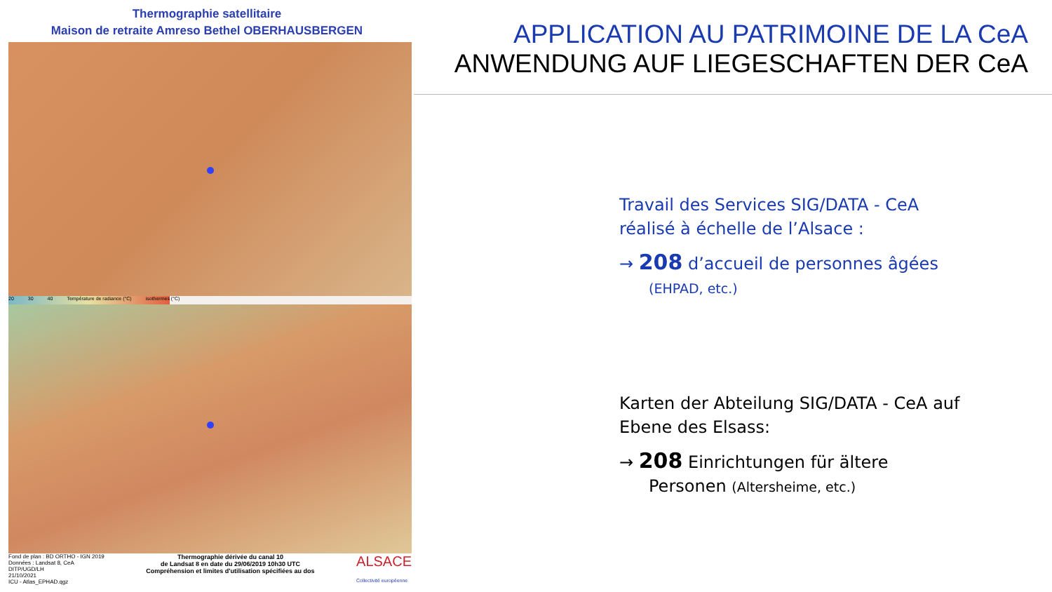Thermographie satellitaire
Maison de retraite Amreso Bethel OBERHAUSBERGEN
20 30 40 Température de radiance (°C) isothermes (°C)
Fond de plan : BD ORTHO - IGN 2019
Données : Landsat 8, CeA
DITP/UGD/LH
21/10/2021
ICU - Atlas_EPHAD.qgz
Thermographie dérivée du canal 10
de Landsat 8 en date du 29/06/2019 10h30 UTC
Compréhension et limites d'utilisation spécifiées au dos
ALSACE
Collectivité européenne
APPLICATION AU PATRIMOINE DE LA CeA
ANWENDUNG AUF LIEGESCHAFTEN DER CeA
Travail des Services SIG/DATA - CeA
réalisé à échelle de l’Alsace :
→ 208 d’accueil de personnes âgées
(EHPAD, etc.)
Karten der Abteilung SIG/DATA - CeA auf
Ebene des Elsass:
→ 208 Einrichtungen für ältere
Personen (Altersheime, etc.)